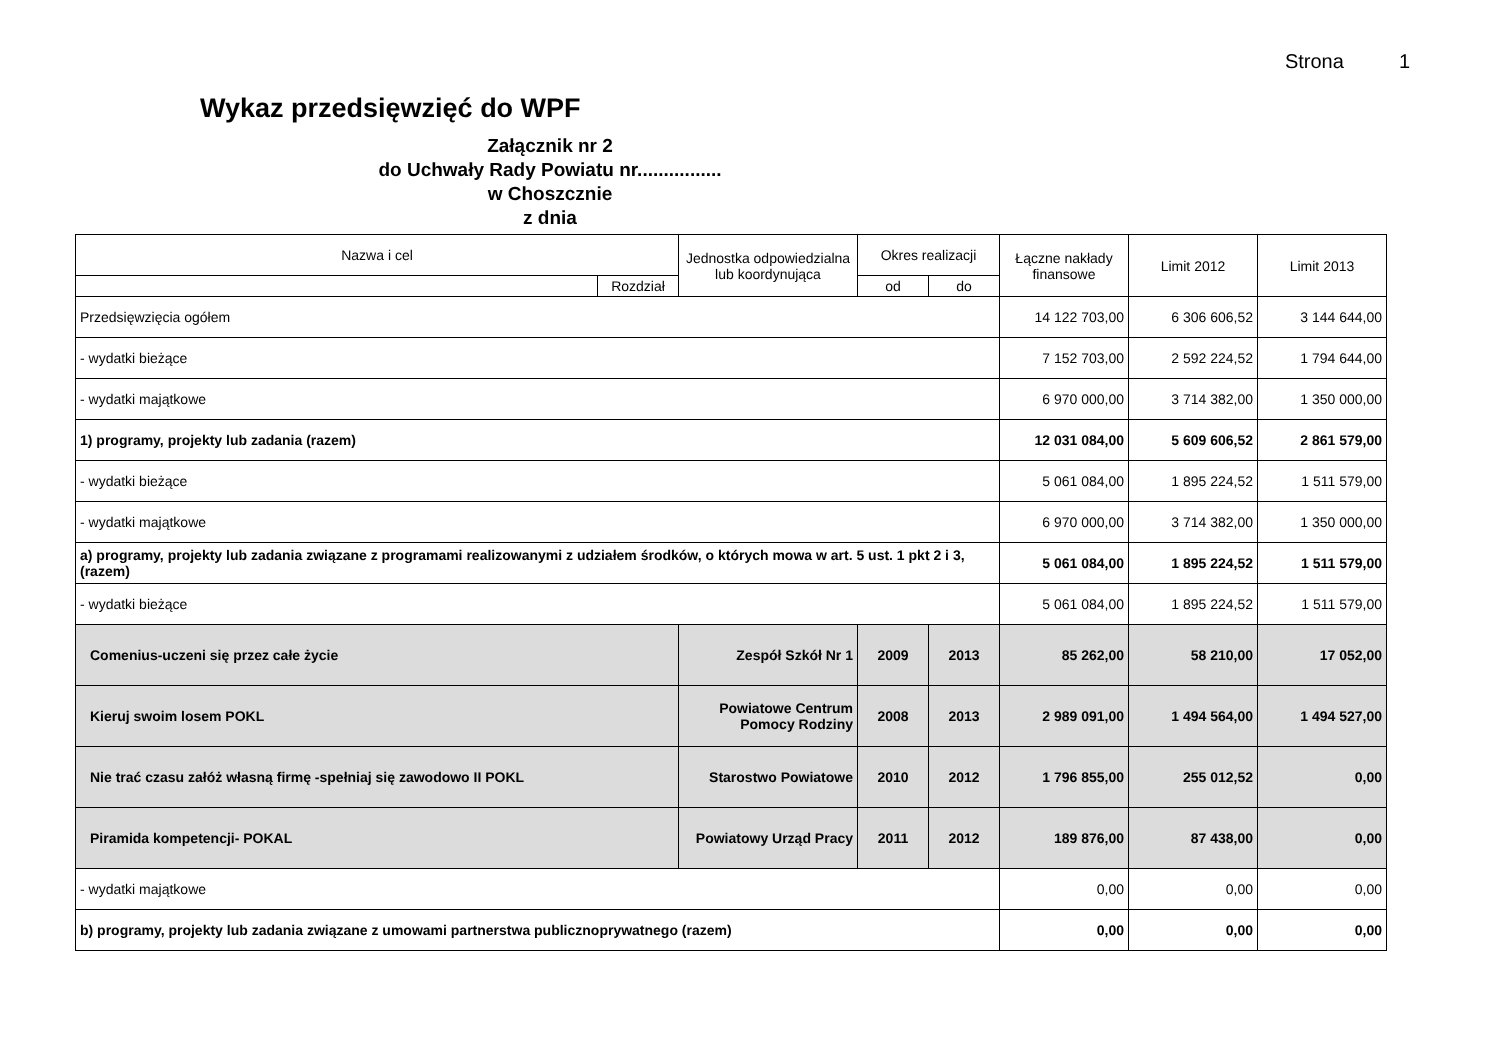Strona 1
Wykaz przedsięwzięć do WPF
Załącznik nr 2
do Uchwały Rady Powiatu nr................
w Choszcznie
z dnia
| Nazwa i cel | | Jednostka odpowiedzialna lub koordynująca | Okres realizacji | | Łączne nakłady finansowe | Limit 2012 | Limit 2013 |
| --- | --- | --- | --- | --- | --- | --- | --- |
| | Rozdział | | od | do | | | |
| Przedsięwzięcia ogółem | | | | | 14 122 703,00 | 6 306 606,52 | 3 144 644,00 |
| - wydatki bieżące | | | | | 7 152 703,00 | 2 592 224,52 | 1 794 644,00 |
| - wydatki majątkowe | | | | | 6 970 000,00 | 3 714 382,00 | 1 350 000,00 |
| 1) programy, projekty lub zadania (razem) | | | | | 12 031 084,00 | 5 609 606,52 | 2 861 579,00 |
| - wydatki bieżące | | | | | 5 061 084,00 | 1 895 224,52 | 1 511 579,00 |
| - wydatki majątkowe | | | | | 6 970 000,00 | 3 714 382,00 | 1 350 000,00 |
| a) programy, projekty lub zadania związane z programami realizowanymi z udziałem środków, o których mowa w art. 5 ust. 1 pkt 2 i 3, (razem) | | | | | 5 061 084,00 | 1 895 224,52 | 1 511 579,00 |
| - wydatki bieżące | | | | | 5 061 084,00 | 1 895 224,52 | 1 511 579,00 |
| Comenius-uczeni się przez całe życie | | Zespół Szkół Nr 1 | 2009 | 2013 | 85 262,00 | 58 210,00 | 17 052,00 |
| Kieruj swoim losem POKL | | Powiatowe Centrum Pomocy Rodziny | 2008 | 2013 | 2 989 091,00 | 1 494 564,00 | 1 494 527,00 |
| Nie trać czasu załóż własną firmę -spełniaj się zawodowo II POKL | | Starostwo Powiatowe | 2010 | 2012 | 1 796 855,00 | 255 012,52 | 0,00 |
| Piramida kompetencji- POKAL | | Powiatowy Urząd Pracy | 2011 | 2012 | 189 876,00 | 87 438,00 | 0,00 |
| - wydatki majątkowe | | | | | 0,00 | 0,00 | 0,00 |
| b) programy, projekty lub zadania związane z umowami partnerstwa publicznoprywatnego (razem) | | | | | 0,00 | 0,00 | 0,00 |